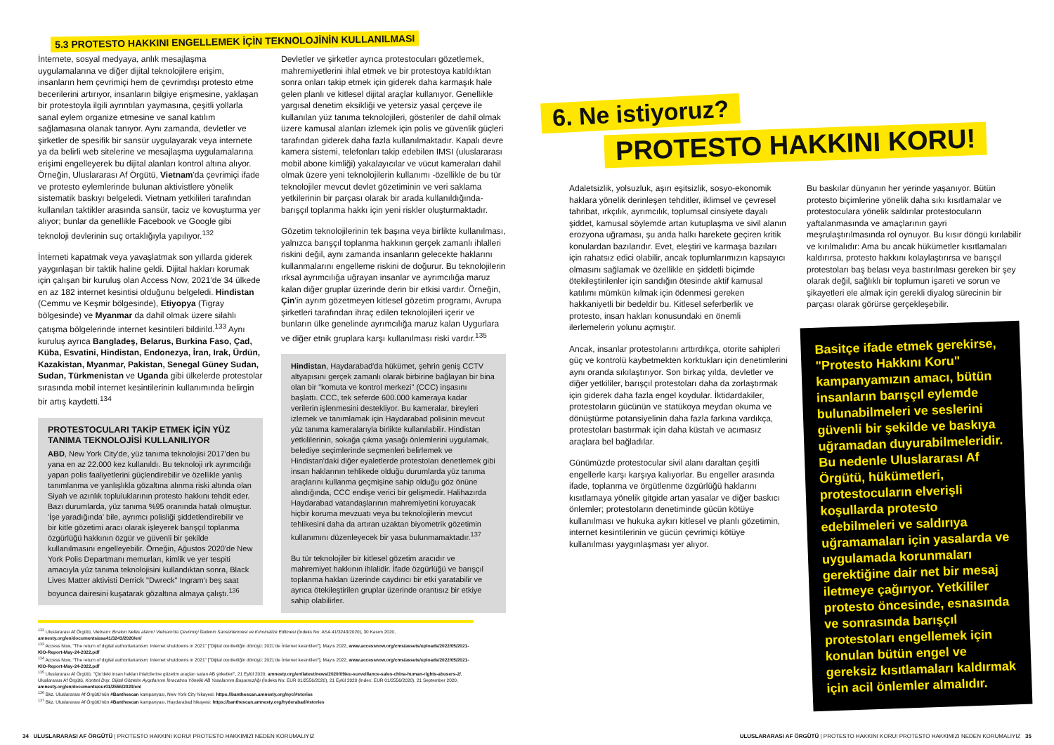5.3 PROTESTO HAKKINI ENGELLEMEK İÇİN TEKNOLOJİNİN KULLANILMASI
İnternete, sosyal medyaya, anlık mesajlaşma uygulamalarına ve diğer dijital teknolojilere erişim, insanların hem çevrimiçi hem de çevrimdışı protesto etme becerilerini artırıyor, insanların bilgiye erişmesine, yaklaşan bir protestoyla ilgili ayrıntıları yaymasına, çeşitli yollarla sanal eylem organize etmesine ve sanal katılım sağlamasına olanak tanıyor. Aynı zamanda, devletler ve şirketler de spesifik bir sansür uygulayarak veya internete ya da belirli web sitelerine ve mesajlaşma uygulamalarına erişimi engelleyerek bu dijital alanları kontrol altına alıyor. Örneğin, Uluslararası Af Örgütü, Vietnam'da çevrimiçi ifade ve protesto eylemlerinde bulunan aktivistlere yönelik sistematik baskıyı belgeledi. Vietnam yetkilileri tarafından kullanılan taktikler arasında sansür, taciz ve kovuşturma yer alıyor; bunlar da genellikle Facebook ve Google gibi teknoloji devlerinin suç ortaklığıyla yapılıyor.<sup>132</sup>
İnterneti kapatmak veya yavaşlatmak son yıllarda giderek yaygınlaşan bir taktik haline geldi. Dijital hakları korumak için çalışan bir kuruluş olan Access Now, 2021'de 34 ülkede en az 182 internet kesintisi olduğunu belgeledi. Hindistan (Cemmu ve Keşmir bölgesinde), Etiyopya (Tigray bölgesinde) ve Myanmar da dahil olmak üzere silahlı çatışma bölgelerinde internet kesintileri bildirild.<sup>133</sup> Aynı kuruluş ayrıca Bangladeş, Belarus, Burkina Faso, Çad, Küba, Esvatini, Hindistan, Endonezya, İran, Irak, Ürdün, Kazakistan, Myanmar, Pakistan, Senegal Güney Sudan, Sudan, Türkmenistan ve Uganda gibi ülkelerde protestolar sırasında mobil internet kesintilerinin kullanımında belirgin bir artış kaydetti.<sup>134</sup>
PROTESTOCULARI TAKİP ETMEK İÇİN YÜZ TANIMA TEKNOLOJİSİ KULLANILIYOR
ABD, New York City'de, yüz tanıma teknolojisi 2017'den bu yana en az 22.000 kez kullanıldı. Bu teknoloji ırk ayrımcılığı yapan polis faaliyetlerini güçlendirebilir ve özellikle yanlış tanımlanma ve yanlışlıkla gözaltına alınma riski altında olan Siyah ve azınlık topluluklarının protesto hakkını tehdit eder. Bazı durumlarda, yüz tanıma %95 oranında hatalı olmuştur. 'İşe yaradığında' bile, ayrımcı polisliği şiddetlendirebilir ve bir kitle gözetimi aracı olarak işleyerek barışçıl toplanma özgürlüğü hakkının özgür ve güvenli bir şekilde kullanılmasını engelleyebilir. Örneğin, Ağustos 2020'de New York Polis Departmanı memurları, kimlik ve yer tespiti amacıyla yüz tanıma teknolojisini kullandıktan sonra, Black Lives Matter aktivisti Derrick "Dwreck" Ingram'ı beş saat boyunca dairesini kuşatarak gözaltına almaya çalıştı.<sup>136</sup>
Devletler ve şirketler ayrıca protestocuları gözetlemek, mahremiyetlerini ihlal etmek ve bir protestoya katıldıktan sonra onları takip etmek için giderek daha karmaşık hale gelen planlı ve kitlesel dijital araçlar kullanıyor. Genellikle yargısal denetim eksikliği ve yetersiz yasal çerçeve ile kullanılan yüz tanıma teknolojileri, gösteriler de dahil olmak üzere kamusal alanları izlemek için polis ve güvenlik güçleri tarafından giderek daha fazla kullanılmaktadır. Kapalı devre kamera sistemi, telefonları takip edebilen IMSI (uluslararası mobil abone kimliği) yakalayıcılar ve vücut kameraları dahil olmak üzere yeni teknolojilerin kullanımı -özellikle de bu tür teknolojiler mevcut devlet gözetiminin ve veri saklama yetkilerinin bir parçası olarak bir arada kullanıldığında- barışçıl toplanma hakkı için yeni riskler oluşturmaktadır.
Gözetim teknolojilerinin tek başına veya birlikte kullanılması, yalnızca barışçıl toplanma hakkının gerçek zamanlı ihlalleri riskini değil, aynı zamanda insanların gelecekte haklarını kullanmalarını engelleme riskini de doğurur. Bu teknolojilerin ırksal ayrımcılığa uğrayan insanlar ve ayrımcılığa maruz kalan diğer gruplar üzerinde derin bir etkisi vardır. Örneğin, Çin'in ayrım gözetmeyen kitlesel gözetim programı, Avrupa şirketleri tarafından ihraç edilen teknolojileri içerir ve bunların ülke genelinde ayrımcılığa maruz kalan Uygurlara ve diğer etnik gruplara karşı kullanılması riski vardır.<sup>135</sup>
Hindistan, Haydarabad'da hükümet, şehrin geniş CCTV altyapısını gerçek zamanlı olarak birbirine bağlayan bir bina olan bir "komuta ve kontrol merkezi" (CCC) inşasını başlattı. CCC, tek seferde 600.000 kameraya kadar verilerin işlenmesini destekliyor. Bu kameralar, bireyleri izlemek ve tanımlamak için Haydarabad polisinin mevcut yüz tanıma kameralarıyla birlikte kullanılabilir. Hindistan yetkililerinin, sokağa çıkma yasağı önlemlerini uygulamak, belediye seçimlerinde seçmenleri belirlemek ve Hindistan'daki diğer eyaletlerde protestoları denetlemek gibi insan haklarının tehlikede olduğu durumlarda yüz tanıma araçlarını kullanma geçmişine sahip olduğu göz önüne alındığında, CCC endişe verici bir gelişmedir. Halihazırda Haydarabad vatandaşlarının mahremiyetini koruyacak hiçbir koruma mevzuatı veya bu teknolojilerin mevcut tehlikesini daha da artıran uzaktan biyometrik gözetimin kullanımını düzenleyecek bir yasa bulunmamaktadır.<sup>137</sup>
Bu tür teknolojiler bir kitlesel gözetim aracıdır ve mahremiyet hakkının ihlalidir. İfade özgürlüğü ve barışçıl toplanma hakları üzerinde caydırıcı bir etki yaratabilir ve ayrıca ötekileştirilen gruplar üzerinde orantısız bir etkiye sahip olabilirler.
<sup>132</sup> Uluslararası Af Örgütü, Vietnam: Bırakın Nefes alalım! Vietnam'da Çevrimiçi İfadenin Sansürlenmesi ve Kriminalize Edilmesi (İndeks No: ASA 41/3243/2020), 30 Kasım 2020, amnesty.org/en/documents/asa41/3243/2020/en/
<sup>133</sup> Access Now, "The return of digital authoritarianism: Internet shutdowns in 2021" ["Dijital otoriterliğin dönüşü: 2021'de İnternet kesintileri"], Mayıs 2022, www.accessnow.org/cms/assets/uploads/2022/05/2021-KIO-Report-May-24-2022.pdf
<sup>134</sup> Access Now, "The return of digital authoritarianism: Internet shutdowns in 2021" ["Dijital otoriterliğin dönüşü: 2021'de İnternet kesintileri"], Mayıs 2022, www.accessnow.org/cms/assets/uploads/2022/05/2021-KIO-Report-May-24-2022.pdf
<sup>135</sup> Uluslararası Af Örgütü, "Çin'deki insan hakları ihlalcilerine gözetim araçları satan AB şirketleri", 21 Eylül 2020, amnesty.org/en/latest/news/2020/09/eu-surveillance-sales-china-human-rights-abusers-2/, Uluslararası Af Örgütü, Kontrol Dışı: Dijital Gözetim Aygıtlarının İhracatına Yönelik AB Yasalarının Başarısızlığı (İndeks No: EUR 01/2556/2020), 21 Eylül 2020 (Index: EUR 01/2556/2020), 21 September 2020, amnesty.org/en/documents/eur01/2556/2020/en/
<sup>136</sup> Bkz. Uluslararası Af Örgütü'nün #Banthescan kampanyası, New York City hikayesi: https://banthescan.amnesty.org/nyc/#stories
<sup>137</sup> Bkz. Uluslararası Af Örgütü'nün #Banthescan kampanyası, Haydarabad hikayesi: https://banthescan.amnesty.org/hyderabad/#stories
34 ULUSLARARASI AF ÖRGÜTÜ | PROTESTO HAKKINI KORU! PROTESTO HAKKIMIZI NEDEN KORUMALIYIZ
6. Ne istiyoruz?
PROTESTO HAKKINI KORU!
Adaletsizlik, yolsuzluk, aşırı eşitsizlik, sosyo-ekonomik haklara yönelik derinleşen tehditler, iklimsel ve çevresel tahribat, ırkçılık, ayrımcılık, toplumsal cinsiyete dayalı şiddet, kamusal söylemde artan kutuplaşma ve sivil alanın erozyona uğraması, şu anda halkı harekete geçiren kritik konulardan bazılarıdır. Evet, eleştiri ve karmaşa bazıları için rahatsız edici olabilir, ancak toplumlarımızın kapsayıcı olmasını sağlamak ve özellikle en şiddetli biçimde ötekileştirilenler için sandığın ötesinde aktif kamusal katılımı mümkün kılmak için ödenmesi gereken hakkaniyetli bir bedeldir bu. Kitlesel seferberlik ve protesto, insan hakları konusundaki en önemli ilerlemelerin yolunu açmıştır.
Ancak, insanlar protestolarını arttırdıkça, otorite sahipleri güç ve kontrolü kaybetmekten korktukları için denetimlerini aynı oranda sıkılaştırıyor. Son birkaç yılda, devletler ve diğer yetkililer, barışçıl protestoları daha da zorlaştırmak için giderek daha fazla engel koydular. İktidardakiler, protestoların gücünün ve statükoya meydan okuma ve dönüştürme potansiyelinin daha fazla farkına vardıkça, protestoları bastırmak için daha küstah ve acımasız araçlara bel bağladılar.
Günümüzde protestocular sivil alanı daraltan çeşitli engellerle karşı karşıya kalıyorlar. Bu engeller arasında ifade, toplanma ve örgütlenme özgürlüğü haklarını kısıtlamaya yönelik gitgide artan yasalar ve diğer baskıcı önlemler; protestoların denetiminde gücün kötüye kullanılması ve hukuka aykırı kitlesel ve planlı gözetimin, internet kesintilerinin ve gücün çevrimiçi kötüye kullanılması yaygınlaşması yer alıyor.
Bu baskılar dünyanın her yerinde yaşanıyor. Bütün protesto biçimlerine yönelik daha sıkı kısıtlamalar ve protestoculara yönelik saldırılar protestocuların yaftalanmasında ve amaçlarının gayri meşrulaştırılmasında rol oynuyor. Bu kısır döngü kırılabilir ve kırılmalıdır: Ama bu ancak hükümetler kısıtlamaları kaldırırsa, protesto hakkını kolaylaştırırsa ve barışçıl protestoları baş belası veya bastırılması gereken bir şey olarak değil, sağlıklı bir toplumun işareti ve sorun ve şikayetleri ele almak için gerekli diyalog sürecinin bir parçası olarak görürse gerçekleşebilir.
Basitçe ifade etmek gerekirse, "Protesto Hakkını Koru" kampanyamızın amacı, bütün insanların barışçıl eylemde bulunabilmeleri ve seslerini güvenli bir şekilde ve baskıya uğramadan duyurabilmeleridir. Bu nedenle Uluslararası Af Örgütü, hükümetleri, protestocuların elverişli koşullarda protesto edebilmeleri ve saldırıya uğramamaları için yasalarda ve uygulamada korunmaları gerektiğine dair net bir mesaj iletmeye çağırıyor. Yetkililer protesto öncesinde, esnasında ve sonrasında barışçıl protestoları engellemek için konulan bütün engel ve gereksiz kısıtlamaları kaldırmak için acil önlemler almalıdır.
ULUSLARARASI AF ÖRGÜTÜ | PROTESTO HAKKINI KORU! PROTESTO HAKKIMIZI NEDEN KORUMALIYIZ 35